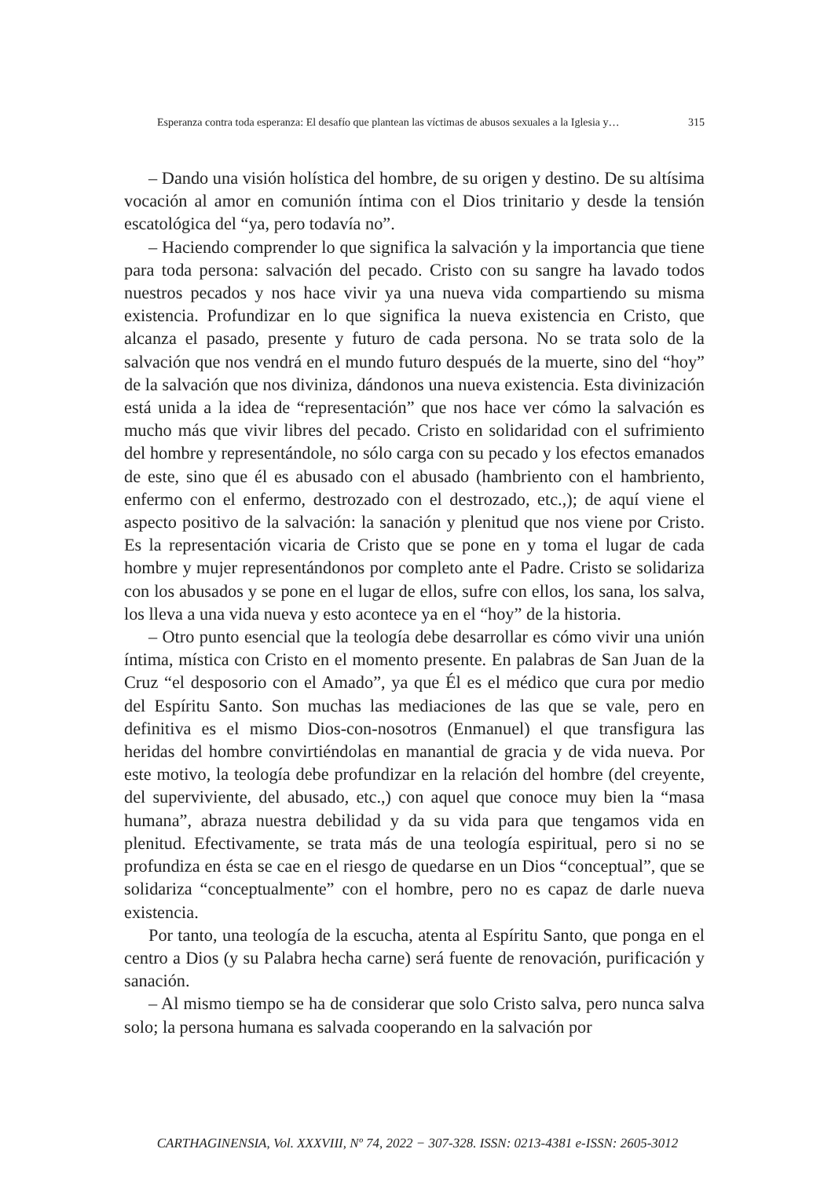Esperanza contra toda esperanza: El desafío que plantean las víctimas de abusos sexuales a la Iglesia y… 315
– Dando una visión holística del hombre, de su origen y destino. De su altísima vocación al amor en comunión íntima con el Dios trinitario y desde la tensión escatológica del “ya, pero todavía no”.
– Haciendo comprender lo que significa la salvación y la importancia que tiene para toda persona: salvación del pecado. Cristo con su sangre ha lavado todos nuestros pecados y nos hace vivir ya una nueva vida compartiendo su misma existencia. Profundizar en lo que significa la nueva existencia en Cristo, que alcanza el pasado, presente y futuro de cada persona. No se trata solo de la salvación que nos vendrá en el mundo futuro después de la muerte, sino del “hoy” de la salvación que nos diviniza, dándonos una nueva existencia. Esta divinización está unida a la idea de “representación” que nos hace ver cómo la salvación es mucho más que vivir libres del pecado. Cristo en solidaridad con el sufrimiento del hombre y representándole, no sólo carga con su pecado y los efectos emanados de este, sino que él es abusado con el abusado (hambriento con el hambriento, enfermo con el enfermo, destrozado con el destrozado, etc.,); de aquí viene el aspecto positivo de la salvación: la sanación y plenitud que nos viene por Cristo. Es la representación vicaria de Cristo que se pone en y toma el lugar de cada hombre y mujer representándonos por completo ante el Padre. Cristo se solidariza con los abusados y se pone en el lugar de ellos, sufre con ellos, los sana, los salva, los lleva a una vida nueva y esto acontece ya en el “hoy” de la historia.
– Otro punto esencial que la teología debe desarrollar es cómo vivir una unión íntima, mística con Cristo en el momento presente. En palabras de San Juan de la Cruz “el desposorio con el Amado”, ya que Él es el médico que cura por medio del Espíritu Santo. Son muchas las mediaciones de las que se vale, pero en definitiva es el mismo Dios-con-nosotros (Enmanuel) el que transfigura las heridas del hombre convirtiéndolas en manantial de gracia y de vida nueva. Por este motivo, la teología debe profundizar en la relación del hombre (del creyente, del superviviente, del abusado, etc.,) con aquel que conoce muy bien la “masa humana”, abraza nuestra debilidad y da su vida para que tengamos vida en plenitud. Efectivamente, se trata más de una teología espiritual, pero si no se profundiza en ésta se cae en el riesgo de quedarse en un Dios “conceptual”, que se solidariza “conceptualmente” con el hombre, pero no es capaz de darle nueva existencia.
Por tanto, una teología de la escucha, atenta al Espíritu Santo, que ponga en el centro a Dios (y su Palabra hecha carne) será fuente de renovación, purificación y sanación.
– Al mismo tiempo se ha de considerar que solo Cristo salva, pero nunca salva solo; la persona humana es salvada cooperando en la salvación por
CARTHAGINENSIA, Vol. XXXVIII, Nº 74, 2022 − 307-328. ISSN: 0213-4381 e-ISSN: 2605-3012